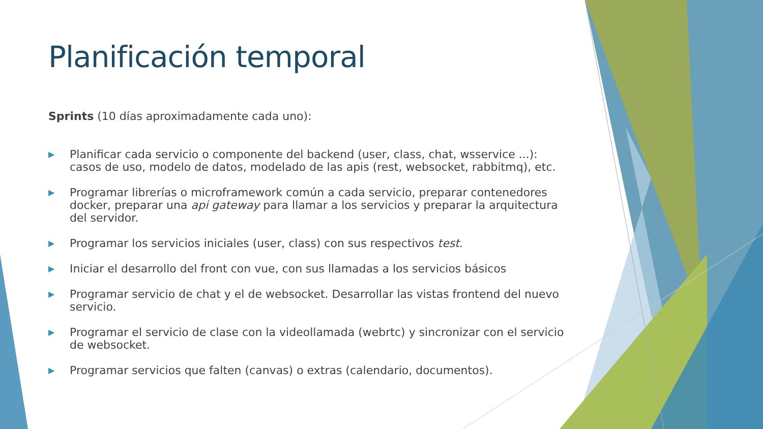Planificación temporal
Sprints (10 días aproximadamente cada uno):
▶ Planificar cada servicio o componente del backend (user, class, chat, wsservice ...): casos de uso, modelo de datos, modelado de las apis (rest, websocket, rabbitmq), etc.
▶ Programar librerías o microframework común a cada servicio, preparar contenedores docker, preparar una api gateway para llamar a los servicios y preparar la arquitectura del servidor.
▶ Programar los servicios iniciales (user, class) con sus respectivos test.
▶ Iniciar el desarrollo del front con vue, con sus llamadas a los servicios básicos
▶ Programar servicio de chat y el de websocket. Desarrollar las vistas frontend del nuevo servicio.
▶ Programar el servicio de clase con la videollamada (webrtc) y sincronizar con el servicio de websocket.
▶ Programar servicios que falten (canvas) o extras (calendario, documentos).